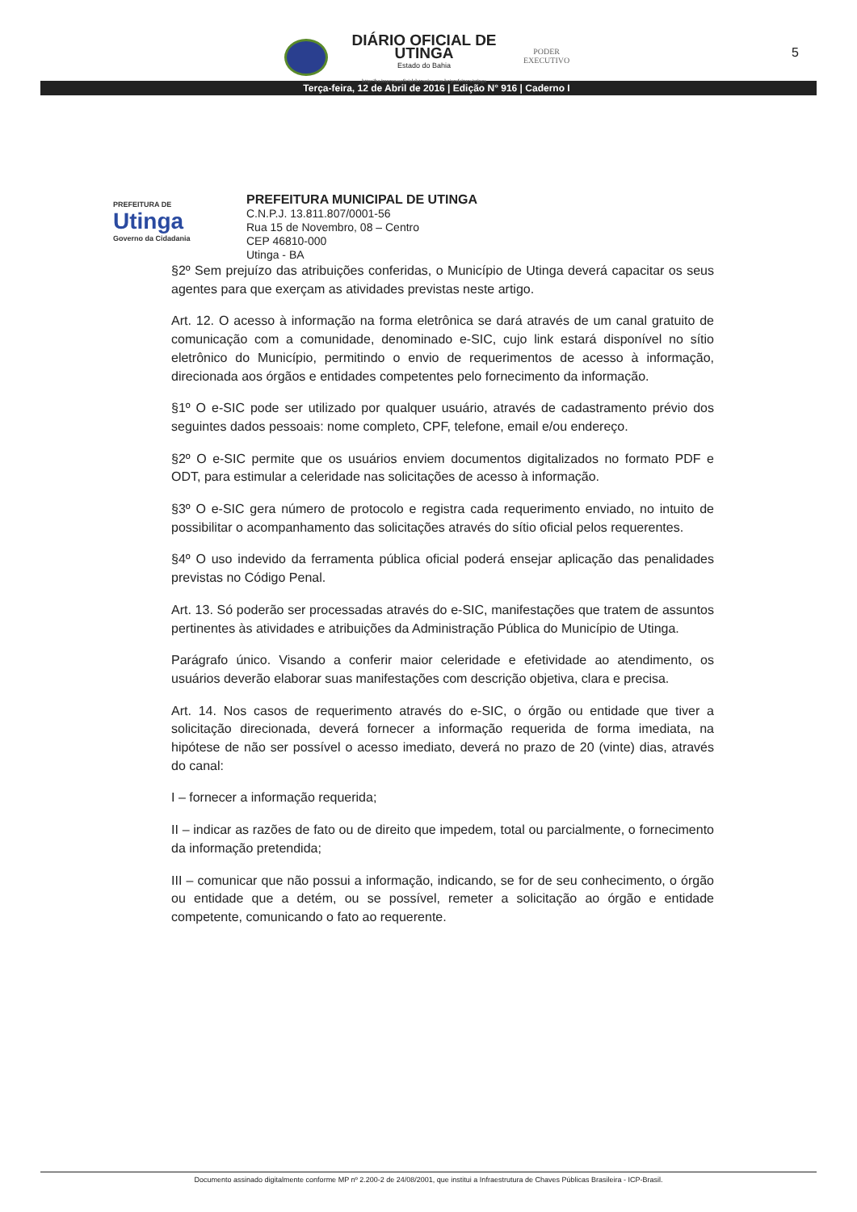DIÁRIO OFICIAL DE UTINGA
Estado do Bahia
http://ba.imprensaoficialeletronica.com.br/prefeitura/utinga
PODER
EXECUTIVO
5
Terça-feira, 12 de Abril de 2016 | Edição N° 916 | Caderno I
PREFEITURA DE
Utinga
Governo da Cidadania
PREFEITURA MUNICIPAL DE UTINGA
C.N.P.J. 13.811.807/0001-56
Rua 15 de Novembro, 08 – Centro
CEP 46810-000
Utinga - BA
§2º Sem prejuízo das atribuições conferidas, o Município de Utinga deverá capacitar os seus agentes para que exerçam as atividades previstas neste artigo.
Art. 12. O acesso à informação na forma eletrônica se dará através de um canal gratuito de comunicação com a comunidade, denominado e-SIC, cujo link estará disponível no sítio eletrônico do Município, permitindo o envio de requerimentos de acesso à informação, direcionada aos órgãos e entidades competentes pelo fornecimento da informação.
§1º O e-SIC pode ser utilizado por qualquer usuário, através de cadastramento prévio dos seguintes dados pessoais: nome completo, CPF, telefone, email e/ou endereço.
§2º O e-SIC permite que os usuários enviem documentos digitalizados no formato PDF e ODT, para estimular a celeridade nas solicitações de acesso à informação.
§3º O e-SIC gera número de protocolo e registra cada requerimento enviado, no intuito de possibilitar o acompanhamento das solicitações através do sítio oficial pelos requerentes.
§4º O uso indevido da ferramenta pública oficial poderá ensejar aplicação das penalidades previstas no Código Penal.
Art. 13. Só poderão ser processadas através do e-SIC, manifestações que tratem de assuntos pertinentes às atividades e atribuições da Administração Pública do Município de Utinga.
Parágrafo único. Visando a conferir maior celeridade e efetividade ao atendimento, os usuários deverão elaborar suas manifestações com descrição objetiva, clara e precisa.
Art. 14. Nos casos de requerimento através do e-SIC, o órgão ou entidade que tiver a solicitação direcionada, deverá fornecer a informação requerida de forma imediata, na hipótese de não ser possível o acesso imediato, deverá no prazo de 20 (vinte) dias, através do canal:
I – fornecer a informação requerida;
II – indicar as razões de fato ou de direito que impedem, total ou parcialmente, o fornecimento da informação pretendida;
III – comunicar que não possui a informação, indicando, se for de seu conhecimento, o órgão ou entidade que a detém, ou se possível, remeter a solicitação ao órgão e entidade competente, comunicando o fato ao requerente.
Documento assinado digitalmente conforme MP nº 2.200-2 de 24/08/2001, que institui a Infraestrutura de Chaves Públicas Brasileira - ICP-Brasil.